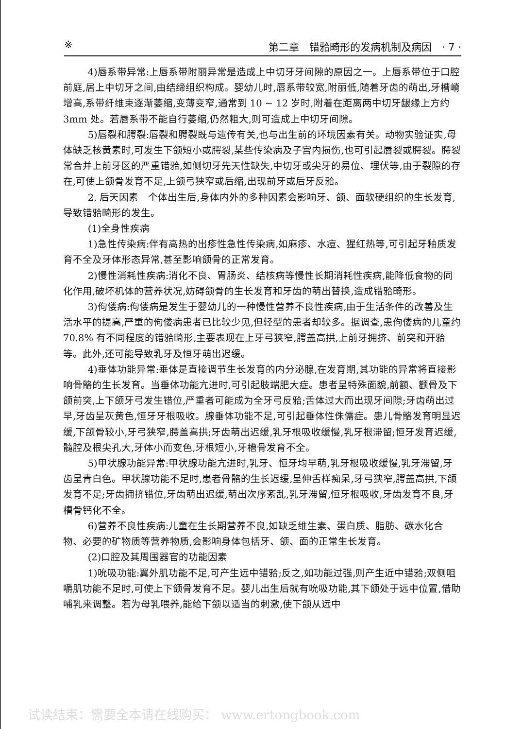※ 第二章　错𬌗畸形的发病机制及病因　· 7 ·
4)唇系带异常:上唇系带附丽异常是造成上中切牙牙间隙的原因之一。上唇系带位于口腔前庭,居上中切牙之间,由结缔组织构成。婴幼儿时,唇系带较宽,附丽低,随着牙齿的萌出,牙槽嵴增高,系带纤维束逐渐萎缩,变薄变窄,通常到 10 ~ 12 岁时,附着在距离两中切牙龈缘上方约 3mm 处。若唇系带不能自行萎缩,仍然粗大,则可造成上中切牙间隙。
5)唇裂和腭裂:唇裂和腭裂既与遗传有关,也与出生前的环境因素有关。动物实验证实,母体缺乏核黄素时,可发生下颌短小或腭裂,某些传染病及子宫内损伤,也可引起唇裂或腭裂。腭裂常合并上前牙区的严重错𬌗,如侧切牙先天性缺失,中切牙或尖牙的易位、埋伏等,由于裂隙的存在,可使上颌骨发育不足,上颌弓狭窄或后缩,出现前牙或后牙反𬌗。
2. 后天因素　个体出生后,身体内外的多种因素会影响牙、颌、面软硬组织的生长发育,导致错𬌗畸形的发生。
(1)全身性疾病
1)急性传染病:伴有高热的出疹性急性传染病,如麻疹、水痘、猩红热等,可引起牙釉质发育不全及牙体形态异常,甚至影响颌骨的正常发育。
2)慢性消耗性疾病:消化不良、胃肠炎、结核病等慢性长期消耗性疾病,能降低食物的同化作用,破坏机体的营养状况,妨碍颌骨的生长发育和牙齿的萌出替换,造成错𬌗畸形。
3)佝偻病:佝偻病是发生于婴幼儿的一种慢性营养不良性疾病,由于生活条件的改善及生活水平的提高,严重的佝偻病患者已比较少见,但轻型的患者却较多。据调查,患佝偻病的儿童约 70.8% 有不同程度的错𬌗畸形,主要表现在上牙弓狭窄,腭盖高拱,上前牙拥挤、前突和开𬌗等。此外,还可能导致乳牙及恒牙萌出迟缓。
4)垂体功能异常:垂体是直接调节生长发育的内分泌腺,在发育期,其功能的异常将直接影响骨骼的生长发育。当垂体功能亢进时,可引起肢端肥大症。患者呈特殊面貌,前额、颧骨及下颌前突,上下颌牙弓发生错位,严重者可能成为全牙弓反𬌗;舌体过大而出现牙间隙;牙齿萌出过早,牙齿呈灰黄色,恒牙牙根吸收。腺垂体功能不足,可引起垂体性侏儒症。患儿骨骼发育明显迟缓,下颌骨较小,牙弓狭窄,腭盖高拱;牙齿萌出迟缓,乳牙根吸收缓慢,乳牙根滞留;恒牙发育迟缓,髓腔及根尖孔大,牙体小而变色,牙根短小,牙槽骨发育不全。
5)甲状腺功能异常:甲状腺功能亢进时,乳牙、恒牙均早萌,乳牙根吸收缓慢,乳牙滞留,牙齿呈青白色。甲状腺功能不足时,患者骨骼的生长迟缓,呈伸舌样痴呆,牙弓狭窄,腭盖高拱,下颌发育不足;牙齿拥挤错位,牙齿萌出迟缓,萌出次序紊乱,乳牙滞留,恒牙根吸收,牙齿发育不良,牙槽骨钙化不全。
6)营养不良性疾病:儿童在生长期营养不良,如缺乏维生素、蛋白质、脂肪、碳水化合物、必要的矿物质等营养物质,会影响身体包括牙、颌、面的正常生长发育。
(2)口腔及其周围器官的功能因素
1)吮吸功能:翼外肌功能不足,可产生远中错𬌗;反之,如功能过强,则产生近中错𬌗;双侧咀嚼肌功能不足时,可使上下颌骨发育不足。婴儿出生后就有吮吸功能,其下颌处于远中位置,借助哺乳来调整。若为母乳喂养,能给下颌以适当的刺激,使下颌从远中
试读结束：需要全本请在线购买： www.ertongbook.com